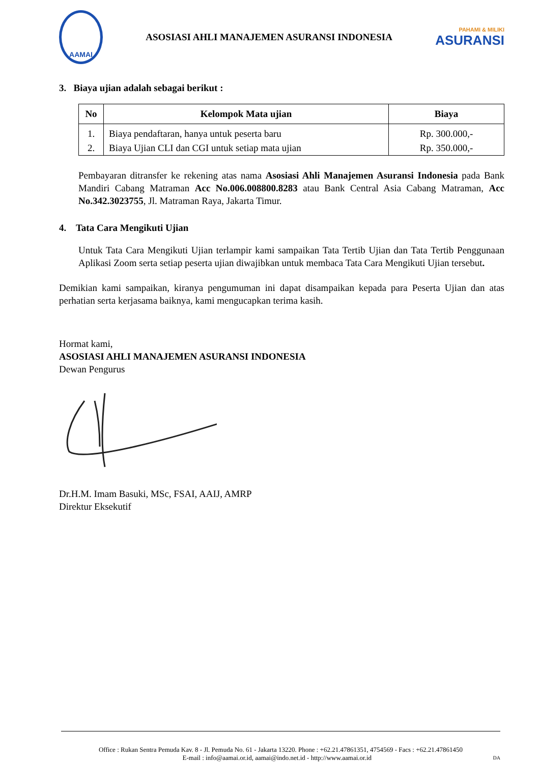AAMAI
ASOSIASI AHLI MANAJEMEN ASURANSI INDONESIA
PAHAMI & MILIKI
ASURANSI
3. Biaya ujian adalah sebagai berikut :
| No | Kelompok Mata ujian | Biaya |
| --- | --- | --- |
| 1. | Biaya pendaftaran, hanya untuk peserta baru | Rp. 300.000,- |
| 2. | Biaya Ujian CLI dan CGI untuk setiap mata ujian | Rp. 350.000,- |
Pembayaran ditransfer ke rekening atas nama Asosiasi Ahli Manajemen Asuransi Indonesia pada Bank Mandiri Cabang Matraman Acc No.006.008800.8283 atau Bank Central Asia Cabang Matraman, Acc No.342.3023755, Jl. Matraman Raya, Jakarta Timur.
4. Tata Cara Mengikuti Ujian
Untuk Tata Cara Mengikuti Ujian terlampir kami sampaikan Tata Tertib Ujian dan Tata Tertib Penggunaan Aplikasi Zoom serta setiap peserta ujian diwajibkan untuk membaca Tata Cara Mengikuti Ujian tersebut.
Demikian kami sampaikan, kiranya pengumuman ini dapat disampaikan kepada para Peserta Ujian dan atas perhatian serta kerjasama baiknya, kami mengucapkan terima kasih.
Hormat kami,
ASOSIASI AHLI MANAJEMEN ASURANSI INDONESIA
Dewan Pengurus
Dr.H.M. Imam Basuki, MSc, FSAI, AAIJ, AMRP
Direktur Eksekutif
Office : Rukan Sentra Pemuda Kav. 8 - Jl. Pemuda No. 61 - Jakarta 13220. Phone : +62.21.47861351, 4754569 - Facs : +62.21.47861450
E-mail : info@aamai.or.id, aamai@indo.net.id - http://www.aamai.or.id DA